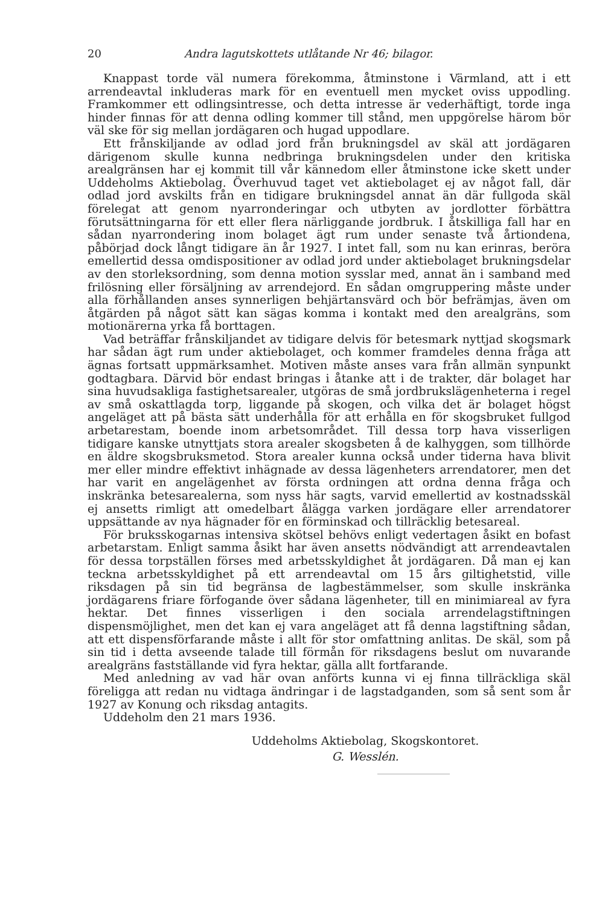20 Andra lagutskottets utlåtande Nr 46; bilagor.
Knappast torde väl numera förekomma, åtminstone i Värmland, att i ett arrendeavtal inkluderas mark för en eventuell men mycket oviss uppodling. Framkommer ett odlingsintresse, och detta intresse är vederhäftigt, torde inga hinder finnas för att denna odling kommer till stånd, men uppgörelse härom bör väl ske för sig mellan jordägaren och hugad uppodlare.
Ett frånskiljande av odlad jord från brukningsdel av skäl att jordägaren därigenom skulle kunna nedbringa brukningsdelen under den kritiska arealgränsen har ej kommit till vår kännedom eller åtminstone icke skett under Uddeholms Aktiebolag. Överhuvud taget vet aktiebolaget ej av något fall, där odlad jord avskilts från en tidigare brukningsdel annat än där fullgoda skäl förelegat att genom nyarronderingar och utbyten av jordlotter förbättra förutsättningarna för ett eller flera närliggande jordbruk. I åtskilliga fall har en sådan nyarrondering inom bolaget ägt rum under senaste två årtiondena, påbörjad dock långt tidigare än år 1927. I intet fall, som nu kan erinras, beröra emellertid dessa omdispositioner av odlad jord under aktiebolaget brukningsdelar av den storleksordning, som denna motion sysslar med, annat än i samband med frilösning eller försäljning av arrendejord. En sådan omgruppering måste under alla förhållanden anses synnerligen behjärtansvärd och bör befrämjas, även om åtgärden på något sätt kan sägas komma i kontakt med den arealgräns, som motionärerna yrka få borttagen.
Vad beträffar frånskiljandet av tidigare delvis för betesmark nyttjad skogsmark har sådan ägt rum under aktiebolaget, och kommer framdeles denna fråga att ägnas fortsatt uppmärksamhet. Motiven måste anses vara från allmän synpunkt godtagbara. Därvid bör endast bringas i åtanke att i de trakter, där bolaget har sina huvudsakliga fastighetsarealer, utgöras de små jordbrukslägenheterna i regel av små oskattlagda torp, liggande på skogen, och vilka det är bolaget högst angeläget att på bästa sätt underhålla för att erhålla en för skogsbruket fullgod arbetarestam, boende inom arbetsområdet. Till dessa torp hava visserligen tidigare kanske utnyttjats stora arealer skogsbeten å de kalhyggen, som tillhörde en äldre skogsbruksmetod. Stora arealer kunna också under tiderna hava blivit mer eller mindre effektivt inhägnade av dessa lägenheters arrendatorer, men det har varit en angelägenhet av första ordningen att ordna denna fråga och inskränka betesarealerna, som nyss här sagts, varvid emellertid av kostnadsskäl ej ansetts rimligt att omedelbart ålägga varken jordägare eller arrendatorer uppsättande av nya hägnader för en förminskad och tillräcklig betesareal.
För bruksskogarnas intensiva skötsel behövs enligt vedertagen åsikt en bofast arbetarstam. Enligt samma åsikt har även ansetts nödvändigt att arrendeavtalen för dessa torpställen förses med arbetsskyldighet åt jordägaren. Då man ej kan teckna arbetsskyldighet på ett arrendeavtal om 15 års giltighetstid, ville riksdagen på sin tid begränsa de lagbestämmelser, som skulle inskränka jordägarens friare förfogande över sådana lägenheter, till en minimiareal av fyra hektar. Det finnes visserligen i den sociala arrendelagstiftningen dispensmöjlighet, men det kan ej vara angeläget att få denna lagstiftning sådan, att ett dispensförfarande måste i allt för stor omfattning anlitas. De skäl, som på sin tid i detta avseende talade till förmån för riksdagens beslut om nuvarande arealgräns fastställande vid fyra hektar, gälla allt fortfarande.
Med anledning av vad här ovan anförts kunna vi ej finna tillräckliga skäl föreligga att redan nu vidtaga ändringar i de lagstadganden, som så sent som år 1927 av Konung och riksdag antagits.
Uddeholm den 21 mars 1936.
Uddeholms Aktiebolag, Skogskontoret.
G. Wesslén.